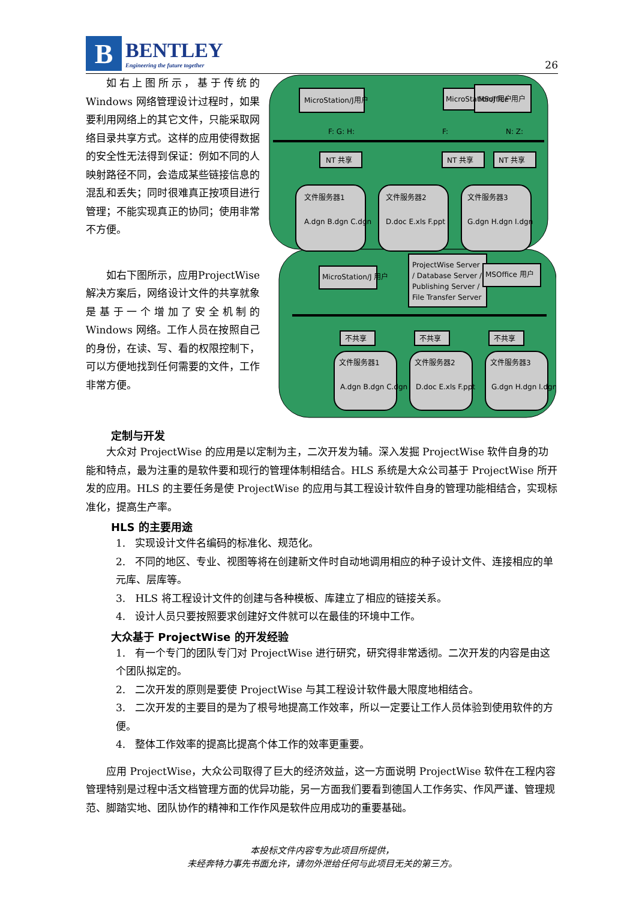B
BENTLEY
Engineering the future together
26
如右上图所示，基于传统的Windows 网络管理设计过程时，如果要利用网络上的其它文件，只能采取网络目录共享方式。这样的应用使得数据的安全性无法得到保证：例如不同的人映射路径不同，会造成某些链接信息的混乱和丢失；同时很难真正按项目进行管理；不能实现真正的协同；使用非常不方便。
如右下图所示，应用ProjectWise 解决方案后，网络设计文件的共享就象是基于一个增加了安全机制的 Windows 网络。工作人员在按照自己的身份，在读、写、看的权限控制下，可以方便地找到任何需要的文件，工作非常方便。
MicroStation/J用户
MicroStation/J 用户
MSoffice 用户
NT 共享
NT 共享
NT 共享
文件服务器1
A.dgn B.dgn C.dgn
文件服务器2
D.doc E.xls F.ppt
文件服务器3
G.dgn H.dgn I.dgn
MicroStation/J 用户
ProjectWise Server
/ Database Server /
Publishing Server /
File Transfer Server
MSOffice 用户
不共享
不共享
不共享
文件服务器1
A.dgn B.dgn C.dgn
文件服务器2
D.doc E.xls F.ppt
文件服务器3
G.dgn H.dgn I.dgn
F: G: H:
F:
N: Z:
定制与开发
大众对 ProjectWise 的应用是以定制为主，二次开发为辅。深入发掘 ProjectWise 软件自身的功能和特点，最为注重的是软件要和现行的管理体制相结合。HLS 系统是大众公司基于 ProjectWise 所开发的应用。HLS 的主要任务是使 ProjectWise 的应用与其工程设计软件自身的管理功能相结合，实现标准化，提高生产率。
HLS 的主要用途
1. 实现设计文件名编码的标准化、规范化。
2. 不同的地区、专业、视图等将在创建新文件时自动地调用相应的种子设计文件、连接相应的单元库、层库等。
3. HLS 将工程设计文件的创建与各种模板、库建立了相应的链接关系。
4. 设计人员只要按照要求创建好文件就可以在最佳的环境中工作。
大众基于 ProjectWise 的开发经验
1. 有一个专门的团队专门对 ProjectWise 进行研究，研究得非常透彻。二次开发的内容是由这个团队拟定的。
2. 二次开发的原则是要使 ProjectWise 与其工程设计软件最大限度地相结合。
3. 二次开发的主要目的是为了根号地提高工作效率，所以一定要让工作人员体验到使用软件的方便。
4. 整体工作效率的提高比提高个体工作的效率更重要。
应用 ProjectWise，大众公司取得了巨大的经济效益，这一方面说明 ProjectWise 软件在工程内容管理特别是过程中活文档管理方面的优异功能，另一方面我们要看到德国人工作务实、作风严谨、管理规范、脚踏实地、团队协作的精神和工作作风是软件应用成功的重要基础。
本投标文件内容专为此项目所提供，
未经奔特力事先书面允许，请勿外泄给任何与此项目无关的第三方。